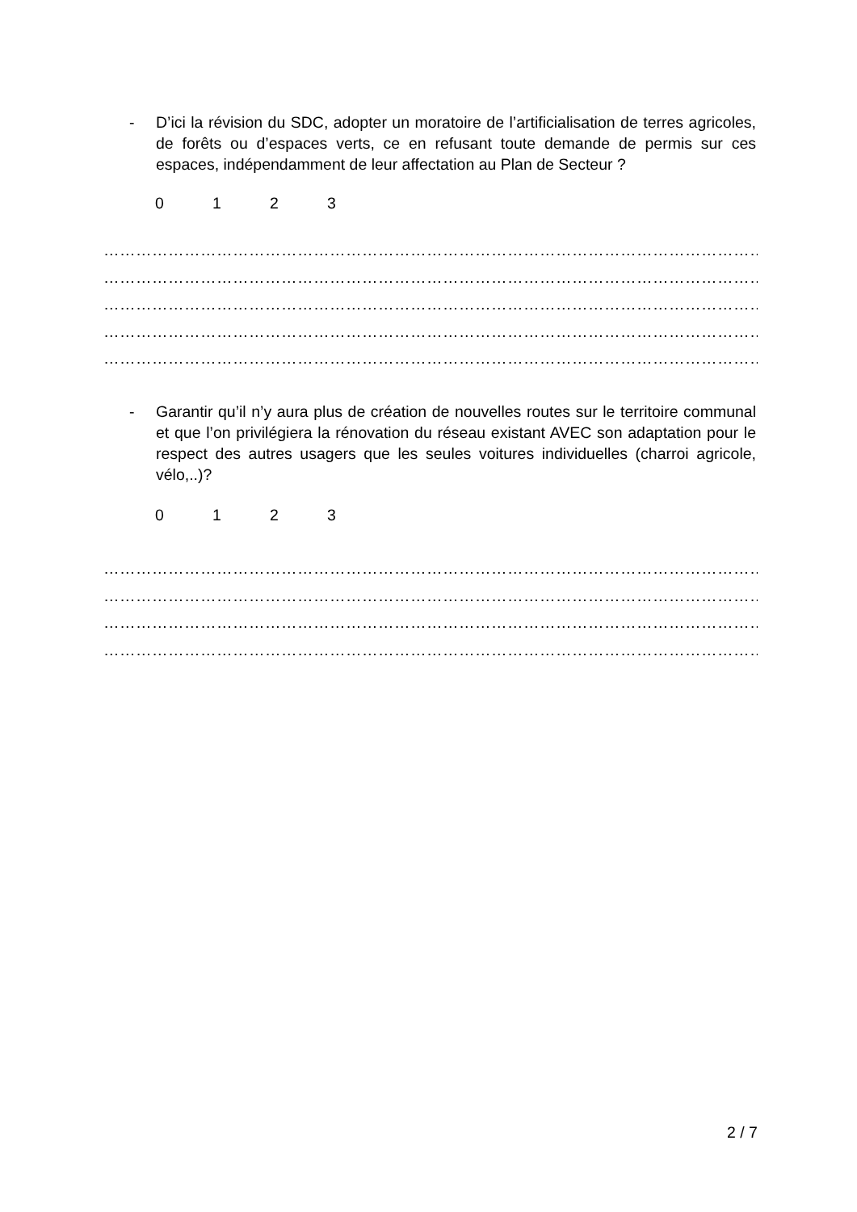- D’ici la révision du SDC, adopter un moratoire de l’artificialisation de terres agricoles, de forêts ou d’espaces verts, ce en refusant toute demande de permis sur ces espaces, indépendamment de leur affectation au Plan de Secteur ?
0123
……………………………………………………………………………………………………………
……………………………………………………………………………………………………………
……………………………………………………………………………………………………………
……………………………………………………………………………………………………………
……………………………………………………………………………………………………………
- Garantir qu’il n’y aura plus de création de nouvelles routes sur le territoire communal et que l’on privilégiera la rénovation du réseau existant AVEC son adaptation pour le respect des autres usagers que les seules voitures individuelles (charroi agricole, vélo,..)?
0123
……………………………………………………………………………………………………………
……………………………………………………………………………………………………………
……………………………………………………………………………………………………………
……………………………………………………………………………………………………………
2 / 7